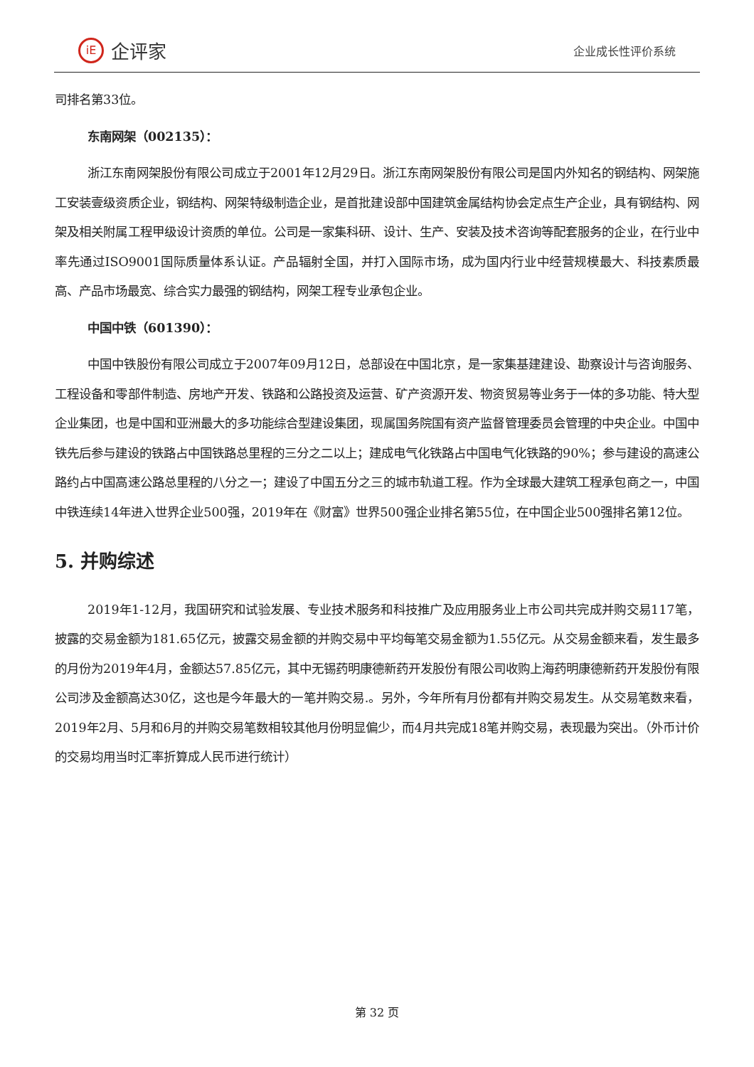iE
企评家
企业成长性评价系统
司排名第33位。
东南网架（002135）：
浙江东南网架股份有限公司成立于2001年12月29日。浙江东南网架股份有限公司是国内外知名的钢结构、网架施工安装壹级资质企业，钢结构、网架特级制造企业，是首批建设部中国建筑金属结构协会定点生产企业，具有钢结构、网架及相关附属工程甲级设计资质的单位。公司是一家集科研、设计、生产、安装及技术咨询等配套服务的企业，在行业中率先通过ISO9001国际质量体系认证。产品辐射全国，并打入国际市场，成为国内行业中经营规模最大、科技素质最高、产品市场最宽、综合实力最强的钢结构，网架工程专业承包企业。
中国中铁（601390）：
中国中铁股份有限公司成立于2007年09月12日，总部设在中国北京，是一家集基建建设、勘察设计与咨询服务、工程设备和零部件制造、房地产开发、铁路和公路投资及运营、矿产资源开发、物资贸易等业务于一体的多功能、特大型企业集团，也是中国和亚洲最大的多功能综合型建设集团，现属国务院国有资产监督管理委员会管理的中央企业。中国中铁先后参与建设的铁路占中国铁路总里程的三分之二以上；建成电气化铁路占中国电气化铁路的90%；参与建设的高速公路约占中国高速公路总里程的八分之一；建设了中国五分之三的城市轨道工程。作为全球最大建筑工程承包商之一，中国中铁连续14年进入世界企业500强，2019年在《财富》世界500强企业排名第55位，在中国企业500强排名第12位。
5. 并购综述
2019年1-12月，我国研究和试验发展、专业技术服务和科技推广及应用服务业上市公司共完成并购交易117笔，披露的交易金额为181.65亿元，披露交易金额的并购交易中平均每笔交易金额为1.55亿元。从交易金额来看，发生最多的月份为2019年4月，金额达57.85亿元，其中无锡药明康德新药开发股份有限公司收购上海药明康德新药开发股份有限公司涉及金额高达30亿，这也是今年最大的一笔并购交易.。另外，今年所有月份都有并购交易发生。从交易笔数来看，2019年2月、5月和6月的并购交易笔数相较其他月份明显偏少，而4月共完成18笔并购交易，表现最为突出。（外币计价的交易均用当时汇率折算成人民币进行统计）
第 32 页